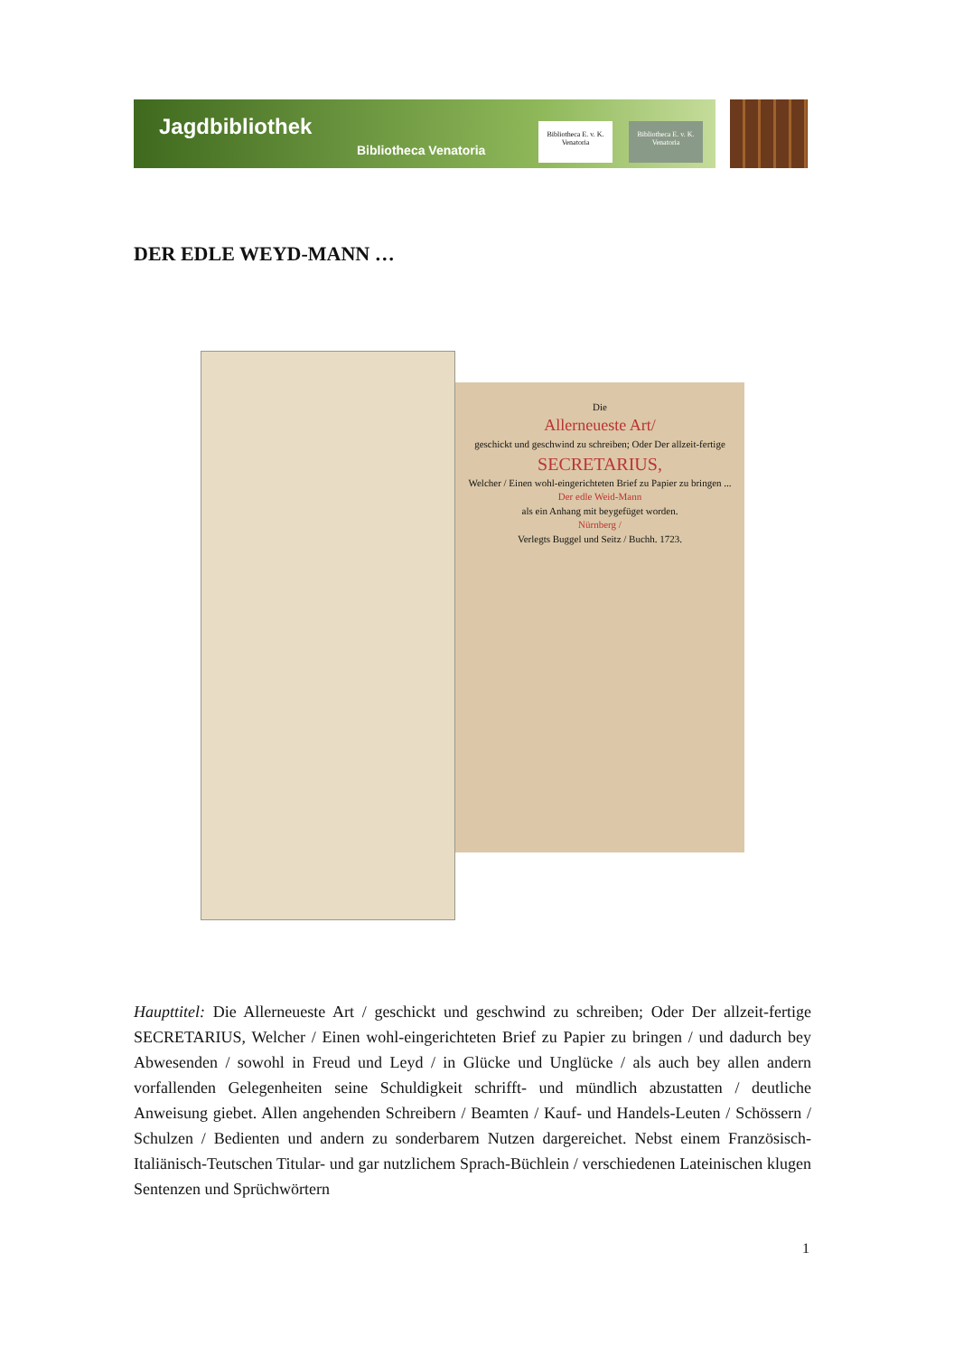Jagdbibliothek
Bibliotheca Venatoria
Bibliotheca E. v. K. Venatoria
Bibliotheca E. v. K. Venatoria
DER EDLE WEYD-MANN …
Die
Allerneueste Art/
geschickt und geschwind zu schreiben; Oder Der allzeit-fertige
SECRETARIUS,
Welcher / Einen wohl-eingerichteten Brief zu Papier zu bringen ...
Der edle Weid-Mann
als ein Anhang mit beygefüget worden.
Nürnberg /
Verlegts Buggel und Seitz / Buchh. 1723.
Haupttitel: Die Allerneueste Art / geschickt und geschwind zu schreiben; Oder Der allzeit-fertige SECRETARIUS, Welcher / Einen wohl-eingerichteten Brief zu Papier zu bringen / und dadurch bey Abwesenden / sowohl in Freud und Leyd / in Glücke und Unglücke / als auch bey allen andern vorfallenden Gelegenheiten seine Schuldigkeit schrifft- und mündlich abzustatten / deutliche Anweisung giebet. Allen angehenden Schreibern / Beamten / Kauf- und Handels-Leuten / Schössern / Schulzen / Bedienten und andern zu sonderbarem Nutzen dargereichet. Nebst einem Französisch-Italiänisch-Teutschen Titular- und gar nutzlichem Sprach-Büchlein / verschiedenen Lateinischen klugen Sentenzen und Sprüchwörtern
1